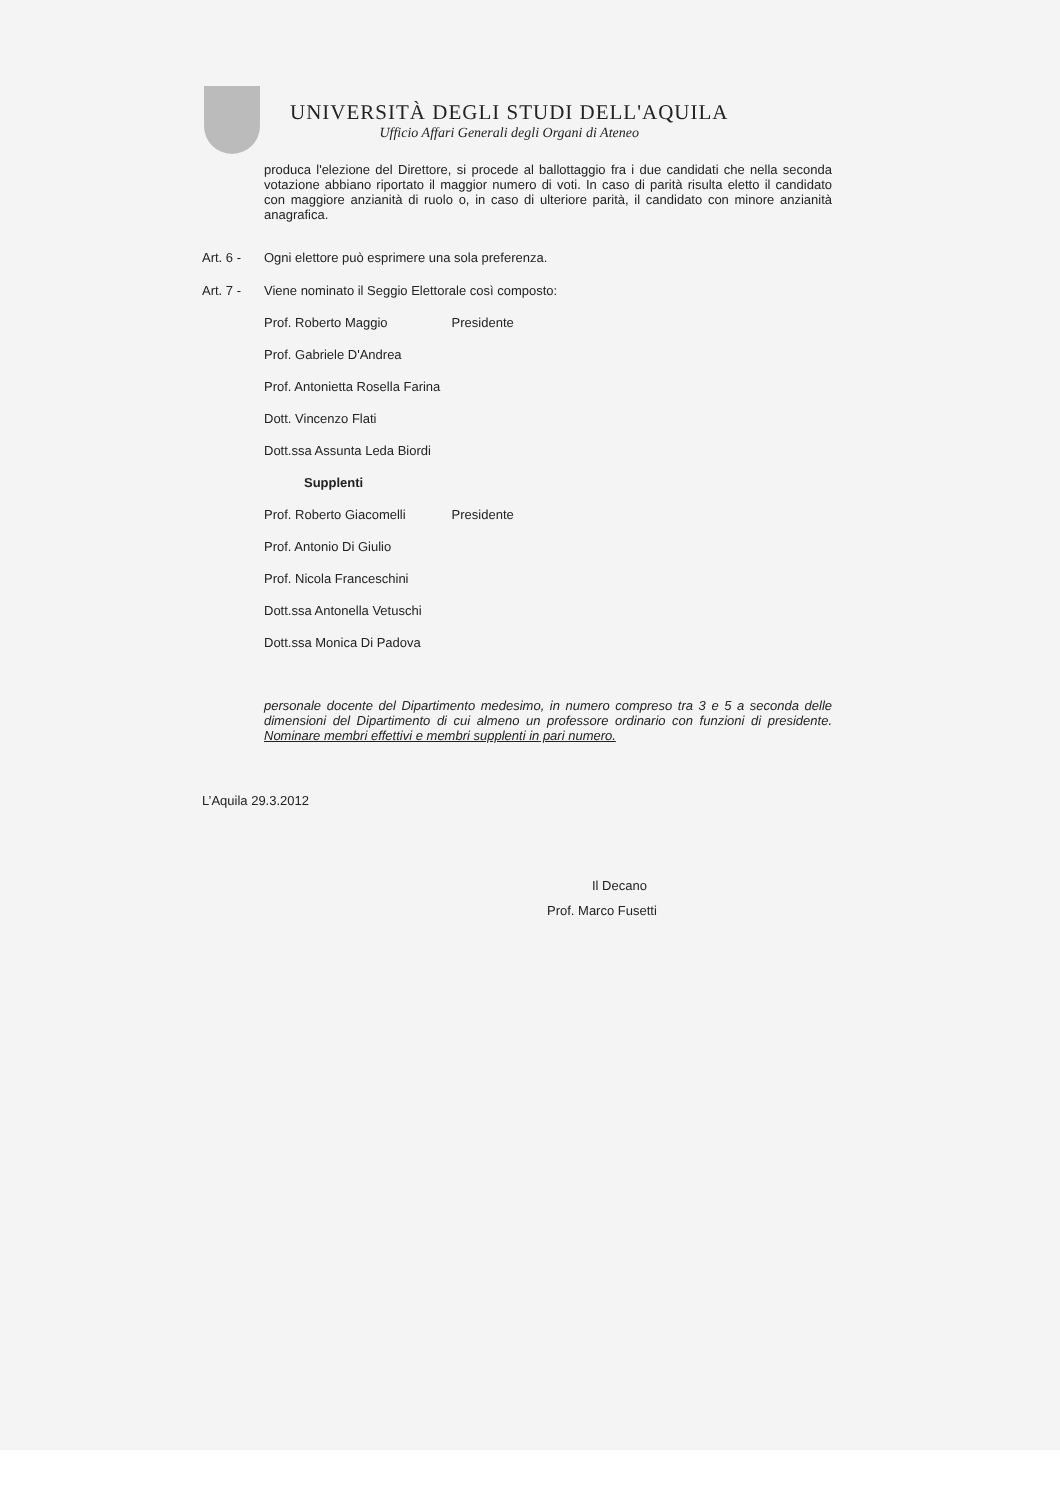UNIVERSITÀ DEGLI STUDI DELL'AQUILA
Ufficio Affari Generali degli Organi di Ateneo
produca l'elezione del Direttore, si procede al ballottaggio fra i due candidati che nella seconda votazione abbiano riportato il maggior numero di voti. In caso di parità risulta eletto il candidato con maggiore anzianità di ruolo o, in caso di ulteriore parità, il candidato con minore anzianità anagrafica.
Art. 6 - Ogni elettore può esprimere una sola preferenza.
Art. 7 - Viene nominato il Seggio Elettorale così composto:
Prof. Roberto Maggio Presidente
Prof. Gabriele D'Andrea
Prof. Antonietta Rosella Farina
Dott. Vincenzo Flati
Dott.ssa Assunta Leda Biordi
Supplenti
Prof. Roberto Giacomelli Presidente
Prof. Antonio Di Giulio
Prof. Nicola Franceschini
Dott.ssa Antonella Vetuschi
Dott.ssa Monica Di Padova
personale docente del Dipartimento medesimo, in numero compreso tra 3 e 5 a seconda delle dimensioni del Dipartimento di cui almeno un professore ordinario con funzioni di presidente. Nominare membri effettivi e membri supplenti in pari numero.
L’Aquila 29.3.2012
Il Decano
Prof. Marco Fusetti